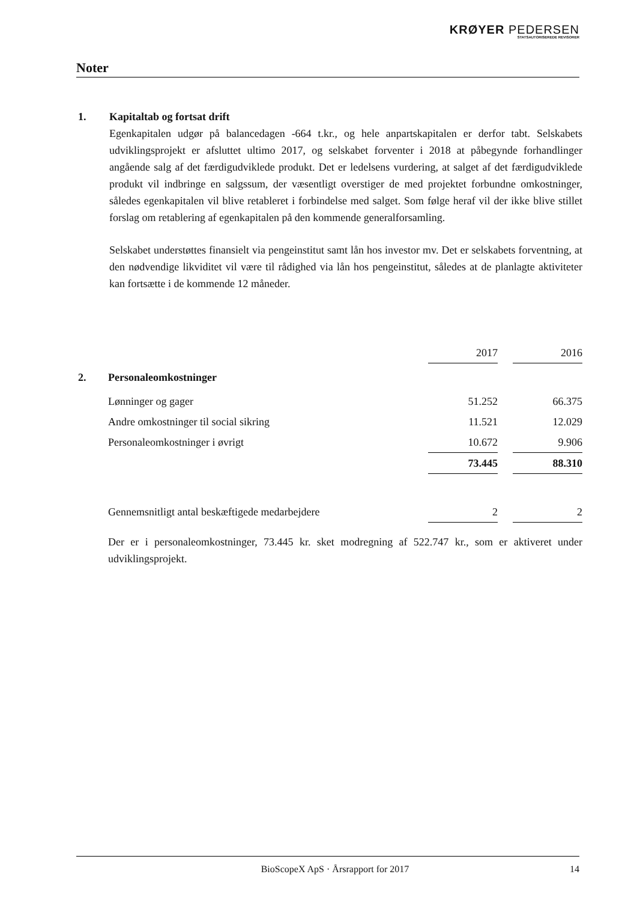KRØYER PEDERSEN
STATSAUTORISEREDE REVISORER
Noter
1. Kapitaltab og fortsat drift
Egenkapitalen udgør på balancedagen -664 t.kr., og hele anpartskapitalen er derfor tabt. Selskabets udviklingsprojekt er afsluttet ultimo 2017, og selskabet forventer i 2018 at påbegynde forhandlinger angående salg af det færdigudviklede produkt. Det er ledelsens vurdering, at salget af det færdigudviklede produkt vil indbringe en salgssum, der væsentligt overstiger de med projektet forbundne omkostninger, således egenkapitalen vil blive retableret i forbindelse med salget. Som følge heraf vil der ikke blive stillet forslag om retablering af egenkapitalen på den kommende generalforsamling.
Selskabet understøttes finansielt via pengeinstitut samt lån hos investor mv. Det er selskabets forventning, at den nødvendige likviditet vil være til rådighed via lån hos pengeinstitut, således at de planlagte aktiviteter kan fortsætte i de kommende 12 måneder.
| | | 2017 | | 2016 |
| 2. | Personaleomkostninger | | | |
| | Lønninger og gager | 51.252 | | 66.375 |
| | Andre omkostninger til social sikring | 11.521 | | 12.029 |
| | Personaleomkostninger i øvrigt | 10.672 | | 9.906 |
| | | 73.445 | | 88.310 |
| | Gennemsnitligt antal beskæftigede medarbejdere | 2 | | 2 |
Der er i personaleomkostninger, 73.445 kr. sket modregning af 522.747 kr., som er aktiveret under udviklingsprojekt.
BioScopeX ApS · Årsrapport for 2017 14